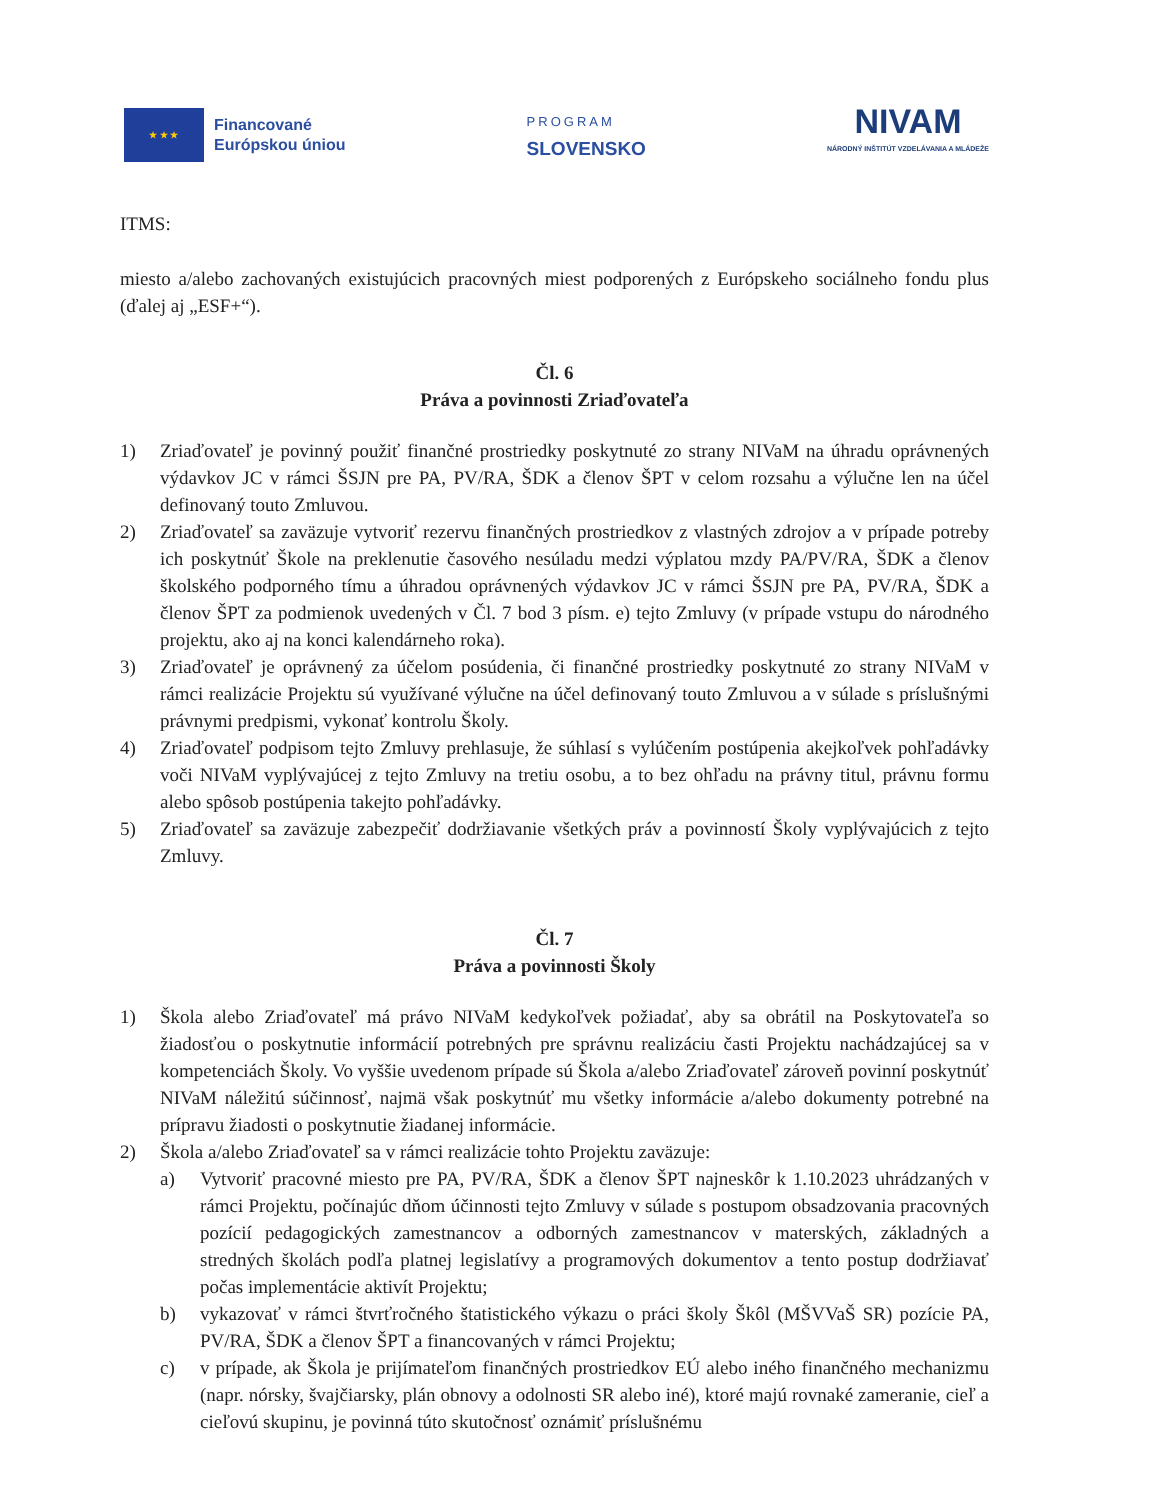★ ★ ★
Financované
Európskou úniou
PROGRAM
SLOVENSKO
NIVAM
NÁRODNÝ INŠTITÚT VZDELÁVANIA A MLÁDEŽE
ITMS:
miesto a/alebo zachovaných existujúcich pracovných miest podporených z Európskeho sociálneho fondu plus (ďalej aj „ESF+“).
Čl. 6
Práva a povinnosti Zriaďovateľa
1) Zriaďovateľ je povinný použiť finančné prostriedky poskytnuté zo strany NIVaM na úhradu oprávnených výdavkov JC v rámci ŠSJN pre PA, PV/RA, ŠDK a členov ŠPT v celom rozsahu a výlučne len na účel definovaný touto Zmluvou.
2) Zriaďovateľ sa zaväzuje vytvoriť rezervu finančných prostriedkov z vlastných zdrojov a v prípade potreby ich poskytnúť Škole na preklenutie časového nesúladu medzi výplatou mzdy PA/PV/RA, ŠDK a členov školského podporného tímu a úhradou oprávnených výdavkov JC v rámci ŠSJN pre PA, PV/RA, ŠDK a členov ŠPT za podmienok uvedených v Čl. 7 bod 3 písm. e) tejto Zmluvy (v prípade vstupu do národného projektu, ako aj na konci kalendárneho roka).
3) Zriaďovateľ je oprávnený za účelom posúdenia, či finančné prostriedky poskytnuté zo strany NIVaM v rámci realizácie Projektu sú využívané výlučne na účel definovaný touto Zmluvou a v súlade s príslušnými právnymi predpismi, vykonať kontrolu Školy.
4) Zriaďovateľ podpisom tejto Zmluvy prehlasuje, že súhlasí s vylúčením postúpenia akejkoľvek pohľadávky voči NIVaM vyplývajúcej z tejto Zmluvy na tretiu osobu, a to bez ohľadu na právny titul, právnu formu alebo spôsob postúpenia takejto pohľadávky.
5) Zriaďovateľ sa zaväzuje zabezpečiť dodržiavanie všetkých práv a povinností Školy vyplývajúcich z tejto Zmluvy.
Čl. 7
Práva a povinnosti Školy
1) Škola alebo Zriaďovateľ má právo NIVaM kedykoľvek požiadať, aby sa obrátil na Poskytovateľa so žiadosťou o poskytnutie informácií potrebných pre správnu realizáciu časti Projektu nachádzajúcej sa v kompetenciách Školy. Vo vyššie uvedenom prípade sú Škola a/alebo Zriaďovateľ zároveň povinní poskytnúť NIVaM náležitú súčinnosť, najmä však poskytnúť mu všetky informácie a/alebo dokumenty potrebné na prípravu žiadosti o poskytnutie žiadanej informácie.
2) Škola a/alebo Zriaďovateľ sa v rámci realizácie tohto Projektu zaväzuje:
a) Vytvoriť pracovné miesto pre PA, PV/RA, ŠDK a členov ŠPT najneskôr k 1.10.2023 uhrádzaných v rámci Projektu, počínajúc dňom účinnosti tejto Zmluvy v súlade s postupom obsadzovania pracovných pozícií pedagogických zamestnancov a odborných zamestnancov v materských, základných a stredných školách podľa platnej legislatívy a programových dokumentov a tento postup dodržiavať počas implementácie aktivít Projektu;
b) vykazovať v rámci štvrťročného štatistického výkazu o práci školy Škôl (MŠVVaŠ SR) pozície PA, PV/RA, ŠDK a členov ŠPT a financovaných v rámci Projektu;
c) v prípade, ak Škola je prijímateľom finančných prostriedkov EÚ alebo iného finančného mechanizmu (napr. nórsky, švajčiarsky, plán obnovy a odolnosti SR alebo iné), ktoré majú rovnaké zameranie, cieľ a cieľovú skupinu, je povinná túto skutočnosť oznámiť príslušnému